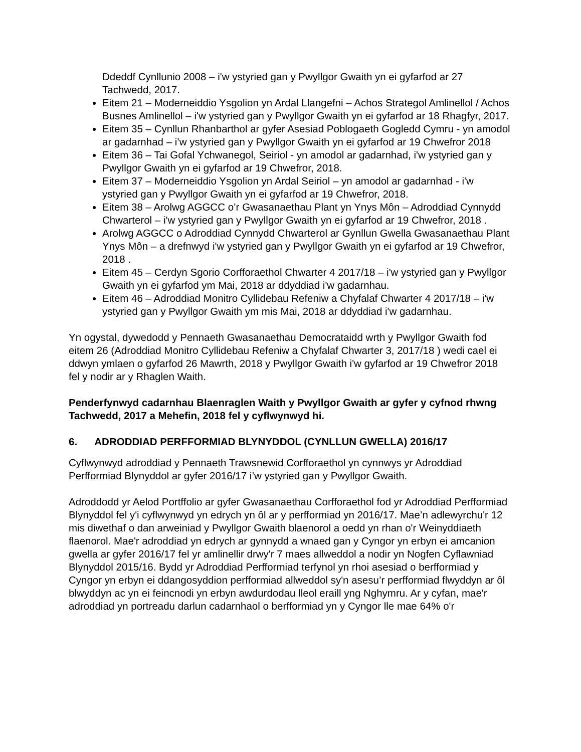Ddeddf Cynllunio 2008 – i'w ystyried gan y Pwyllgor Gwaith yn ei gyfarfod ar 27 Tachwedd, 2017.
Eitem 21 – Moderneiddio Ysgolion yn Ardal Llangefni – Achos Strategol Amlinellol / Achos Busnes Amlinellol – i'w ystyried gan y Pwyllgor Gwaith yn ei gyfarfod ar 18 Rhagfyr, 2017.
Eitem 35 – Cynllun Rhanbarthol ar gyfer Asesiad Poblogaeth Gogledd Cymru - yn amodol ar gadarnhad – i’w ystyried gan y Pwyllgor Gwaith yn ei gyfarfod ar 19 Chwefror 2018
Eitem 36 – Tai Gofal Ychwanegol, Seiriol - yn amodol ar gadarnhad, i'w ystyried gan y Pwyllgor Gwaith yn ei gyfarfod ar 19 Chwefror, 2018.
Eitem 37 – Moderneiddio Ysgolion yn Ardal Seiriol – yn amodol ar gadarnhad - i'w ystyried gan y Pwyllgor Gwaith yn ei gyfarfod ar 19 Chwefror, 2018.
Eitem 38 – Arolwg AGGCC o’r Gwasanaethau Plant yn Ynys Môn – Adroddiad Cynnydd Chwarterol – i'w ystyried gan y Pwyllgor Gwaith yn ei gyfarfod ar 19 Chwefror, 2018 .
Arolwg AGGCC o Adroddiad Cynnydd Chwarterol ar Gynllun Gwella Gwasanaethau Plant Ynys Môn – a drefnwyd i'w ystyried gan y Pwyllgor Gwaith yn ei gyfarfod ar 19 Chwefror, 2018 .
Eitem 45 – Cerdyn Sgorio Corfforaethol Chwarter 4 2017/18 – i'w ystyried gan y Pwyllgor Gwaith yn ei gyfarfod ym Mai, 2018 ar ddyddiad i'w gadarnhau.
Eitem 46 – Adroddiad Monitro Cyllidebau Refeniw a Chyfalaf Chwarter 4 2017/18 – i'w ystyried gan y Pwyllgor Gwaith ym mis Mai, 2018 ar ddyddiad i'w gadarnhau.
Yn ogystal, dywedodd y Pennaeth Gwasanaethau Democrataidd wrth y Pwyllgor Gwaith fod eitem 26 (Adroddiad Monitro Cyllidebau Refeniw a Chyfalaf Chwarter 3, 2017/18 ) wedi cael ei ddwyn ymlaen o gyfarfod 26 Mawrth, 2018 y Pwyllgor Gwaith i'w gyfarfod ar 19 Chwefror 2018 fel y nodir ar y Rhaglen Waith.
Penderfynwyd cadarnhau Blaenraglen Waith y Pwyllgor Gwaith ar gyfer y cyfnod rhwng Tachwedd, 2017 a Mehefin, 2018 fel y cyflwynwyd hi.
6. ADRODDIAD PERFFORMIAD BLYNYDDOL (CYNLLUN GWELLA) 2016/17
Cyflwynwyd adroddiad y Pennaeth Trawsnewid Corfforaethol yn cynnwys yr Adroddiad Perfformiad Blynyddol ar gyfer 2016/17 i’w ystyried gan y Pwyllgor Gwaith.
Adroddodd yr Aelod Portffolio ar gyfer Gwasanaethau Corfforaethol fod yr Adroddiad Perfformiad Blynyddol fel y'i cyflwynwyd yn edrych yn ôl ar y perfformiad yn 2016/17. Mae’n adlewyrchu'r 12 mis diwethaf o dan arweiniad y Pwyllgor Gwaith blaenorol a oedd yn rhan o'r Weinyddiaeth flaenorol. Mae'r adroddiad yn edrych ar gynnydd a wnaed gan y Cyngor yn erbyn ei amcanion gwella ar gyfer 2016/17 fel yr amlinellir drwy'r 7 maes allweddol a nodir yn Nogfen Cyflawniad Blynyddol 2015/16. Bydd yr Adroddiad Perfformiad terfynol yn rhoi asesiad o berfformiad y Cyngor yn erbyn ei ddangosyddion perfformiad allweddol sy'n asesu’r perfformiad flwyddyn ar ôl blwyddyn ac yn ei feincnodi yn erbyn awdurdodau lleol eraill yng Nghymru. Ar y cyfan, mae'r adroddiad yn portreadu darlun cadarnhaol o berfformiad yn y Cyngor lle mae 64% o'r